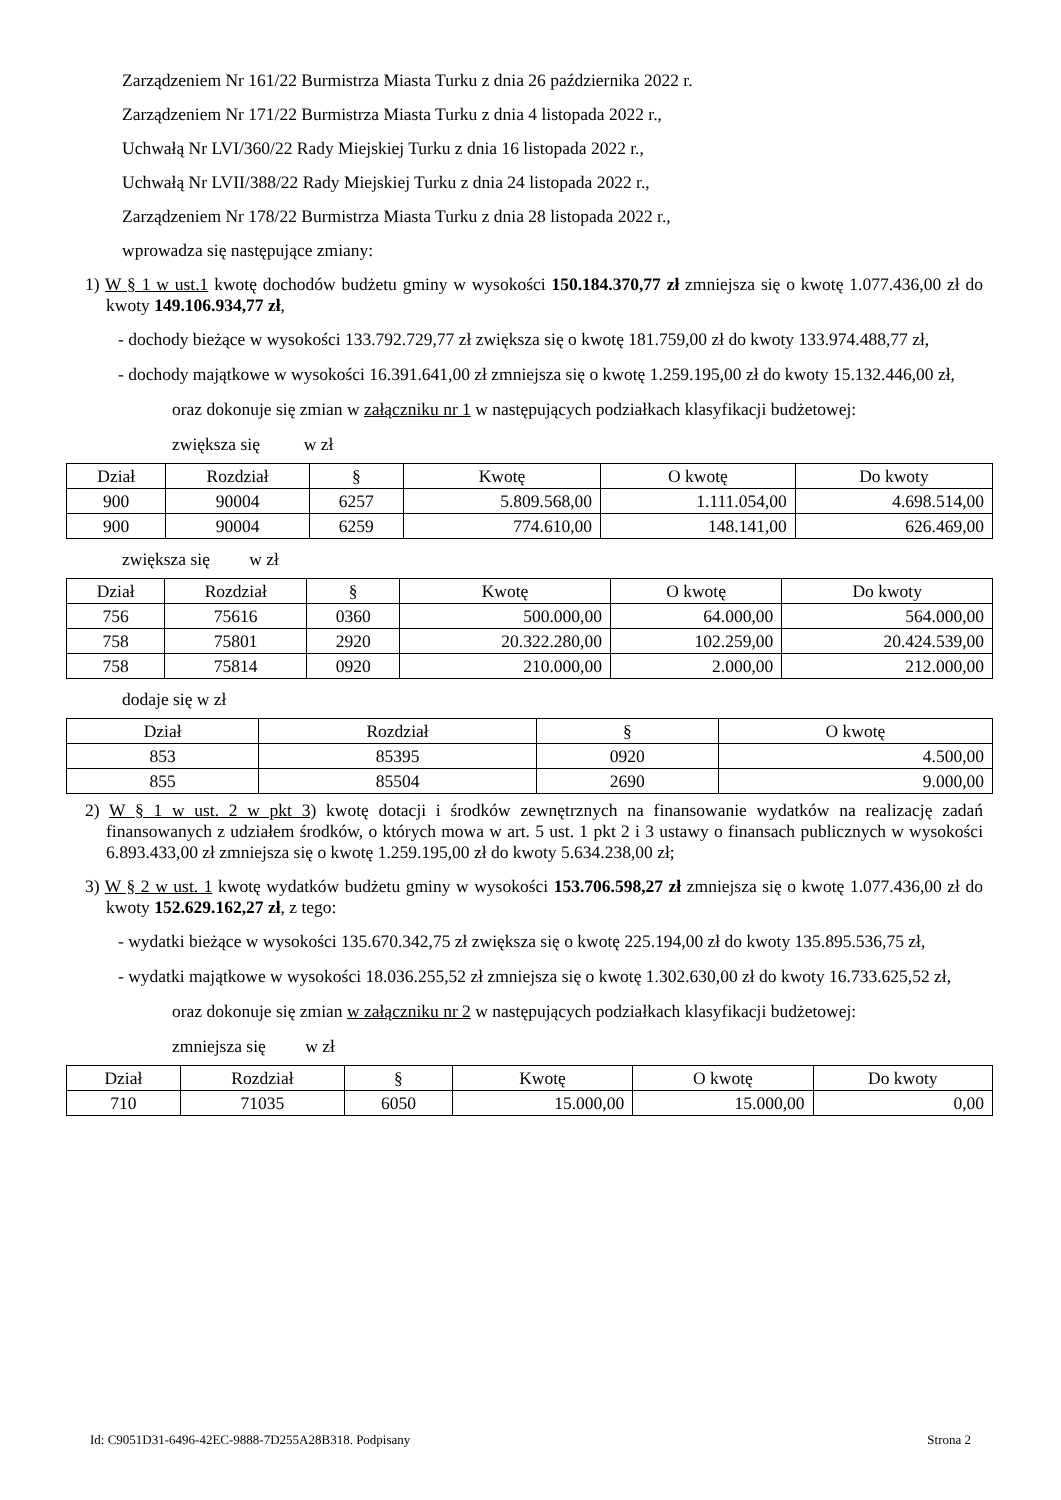Zarządzeniem Nr 161/22 Burmistrza Miasta Turku z dnia 26 października 2022 r.
Zarządzeniem Nr 171/22 Burmistrza Miasta Turku z dnia 4 listopada 2022 r.,
Uchwałą Nr LVI/360/22 Rady Miejskiej Turku z dnia 16 listopada 2022 r.,
Uchwałą Nr LVII/388/22 Rady Miejskiej Turku z dnia 24 listopada 2022 r.,
Zarządzeniem Nr 178/22 Burmistrza Miasta Turku z dnia 28 listopada 2022 r.,
wprowadza się następujące zmiany:
1) W § 1 w ust.1 kwotę dochodów budżetu gminy w wysokości 150.184.370,77 zł zmniejsza się o kwotę 1.077.436,00 zł do kwoty 149.106.934,77 zł,
- dochody bieżące w wysokości 133.792.729,77 zł zwiększa się o kwotę 181.759,00 zł do kwoty 133.974.488,77 zł,
- dochody majątkowe w wysokości 16.391.641,00 zł zmniejsza się o kwotę 1.259.195,00 zł do kwoty 15.132.446,00 zł,
oraz dokonuje się zmian w załączniku nr 1 w następujących podziałkach klasyfikacji budżetowej:
zwiększa się w zł
| Dział | Rozdział | § | Kwotę | O kwotę | Do kwoty |
| --- | --- | --- | --- | --- | --- |
| 900 | 90004 | 6257 | 5.809.568,00 | 1.111.054,00 | 4.698.514,00 |
| 900 | 90004 | 6259 | 774.610,00 | 148.141,00 | 626.469,00 |
zwiększa się w zł
| Dział | Rozdział | § | Kwotę | O kwotę | Do kwoty |
| --- | --- | --- | --- | --- | --- |
| 756 | 75616 | 0360 | 500.000,00 | 64.000,00 | 564.000,00 |
| 758 | 75801 | 2920 | 20.322.280,00 | 102.259,00 | 20.424.539,00 |
| 758 | 75814 | 0920 | 210.000,00 | 2.000,00 | 212.000,00 |
dodaje się w zł
| Dział | Rozdział | § | O kwotę |
| --- | --- | --- | --- |
| 853 | 85395 | 0920 | 4.500,00 |
| 855 | 85504 | 2690 | 9.000,00 |
2) W § 1 w ust. 2 w pkt 3) kwotę dotacji i środków zewnętrznych na finansowanie wydatków na realizację zadań finansowanych z udziałem środków, o których mowa w art. 5 ust. 1 pkt 2 i 3 ustawy o finansach publicznych w wysokości 6.893.433,00 zł zmniejsza się o kwotę 1.259.195,00 zł do kwoty 5.634.238,00 zł;
3) W § 2 w ust. 1 kwotę wydatków budżetu gminy w wysokości 153.706.598,27 zł zmniejsza się o kwotę 1.077.436,00 zł do kwoty 152.629.162,27 zł, z tego:
- wydatki bieżące w wysokości 135.670.342,75 zł zwiększa się o kwotę 225.194,00 zł do kwoty 135.895.536,75 zł,
- wydatki majątkowe w wysokości 18.036.255,52 zł zmniejsza się o kwotę 1.302.630,00 zł do kwoty 16.733.625,52 zł,
oraz dokonuje się zmian w załączniku nr 2 w następujących podziałkach klasyfikacji budżetowej:
zmniejsza się w zł
| Dział | Rozdział | § | Kwotę | O kwotę | Do kwoty |
| --- | --- | --- | --- | --- | --- |
| 710 | 71035 | 6050 | 15.000,00 | 15.000,00 | 0,00 |
Id: C9051D31-6496-42EC-9888-7D255A28B318. Podpisany Strona 2